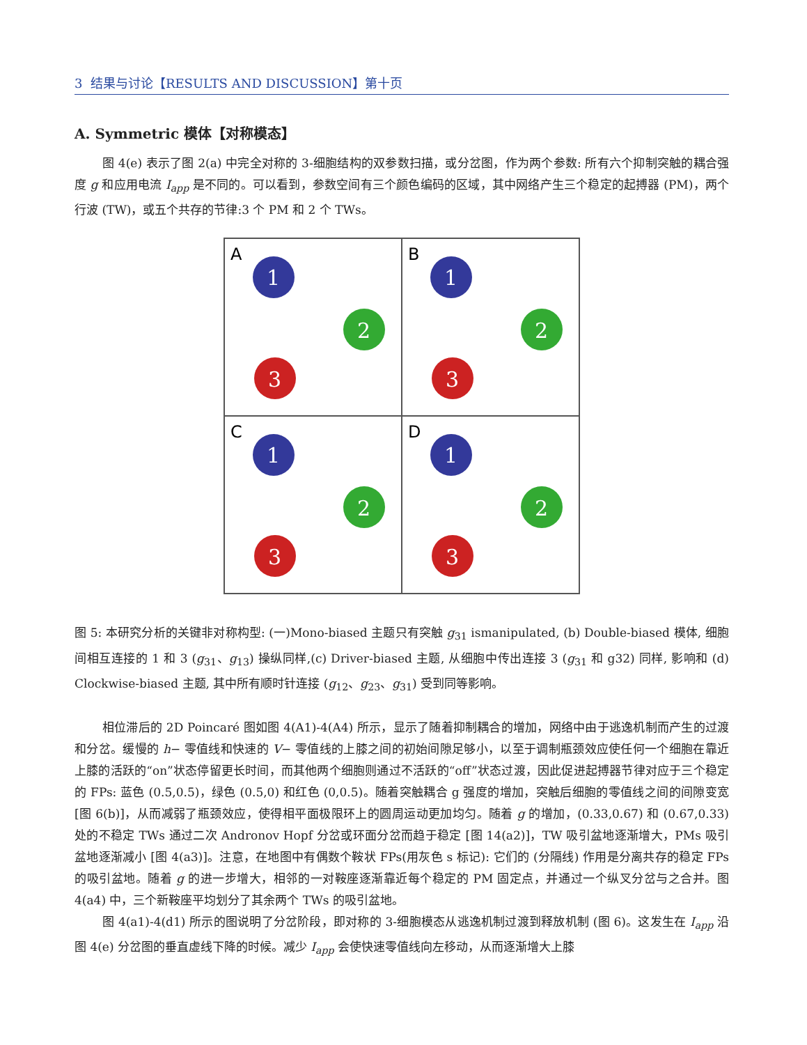3 结果与讨论【RESULTS AND DISCUSSION】第十页
A. Symmetric 模体【对称模态】
图 4(e) 表示了图 2(a) 中完全对称的 3-细胞结构的双参数扫描，或分岔图，作为两个参数: 所有六个抑制突触的耦合强度 g 和应用电流 I<sub>app</sub> 是不同的。可以看到，参数空间有三个颜色编码的区域，其中网络产生三个稳定的起搏器 (PM)，两个行波 (TW)，或五个共存的节律:3 个 PM 和 2 个 TWs。
A
1
2
3
B
1
2
3
C
1
2
3
D
1
2
3
图 5: 本研究分析的关键非对称构型: (一)Mono-biased 主题只有突触 g<sub>31</sub> ismanipulated, (b) Double-biased 模体, 细胞间相互连接的 1 和 3 (g<sub>31</sub>、g<sub>13</sub>) 操纵同样,(c) Driver-biased 主题, 从细胞中传出连接 3 (g<sub>31</sub> 和 g32) 同样, 影响和 (d) Clockwise-biased 主题, 其中所有顺时针连接 (g<sub>12</sub>、g<sub>23</sub>、g<sub>31</sub>) 受到同等影响。
相位滞后的 2D Poincaré 图如图 4(A1)-4(A4) 所示，显示了随着抑制耦合的增加，网络中由于逃逸机制而产生的过渡和分岔。缓慢的 h− 零值线和快速的 V− 零值线的上膝之间的初始间隙足够小，以至于调制瓶颈效应使任何一个细胞在靠近上膝的活跃的“on”状态停留更长时间，而其他两个细胞则通过不活跃的“off”状态过渡，因此促进起搏器节律对应于三个稳定的 FPs: 蓝色 (0.5,0.5)，绿色 (0.5,0) 和红色 (0,0.5)。随着突触耦合 g 强度的增加，突触后细胞的零值线之间的间隙变宽 [图 6(b)]，从而减弱了瓶颈效应，使得相平面极限环上的圆周运动更加均匀。随着 g 的增加，(0.33,0.67) 和 (0.67,0.33) 处的不稳定 TWs 通过二次 Andronov Hopf 分岔或环面分岔而趋于稳定 [图 14(a2)]，TW 吸引盆地逐渐增大，PMs 吸引盆地逐渐减小 [图 4(a3)]。注意，在地图中有偶数个鞍状 FPs(用灰色 s 标记): 它们的 (分隔线) 作用是分离共存的稳定 FPs 的吸引盆地。随着 g 的进一步增大，相邻的一对鞍座逐渐靠近每个稳定的 PM 固定点，并通过一个纵叉分岔与之合并。图 4(a4) 中，三个新鞍座平均划分了其余两个 TWs 的吸引盆地。
图 4(a1)-4(d1) 所示的图说明了分岔阶段，即对称的 3-细胞模态从逃逸机制过渡到释放机制 (图 6)。这发生在 I<sub>app</sub> 沿图 4(e) 分岔图的垂直虚线下降的时候。减少 I<sub>app</sub> 会使快速零值线向左移动，从而逐渐增大上膝